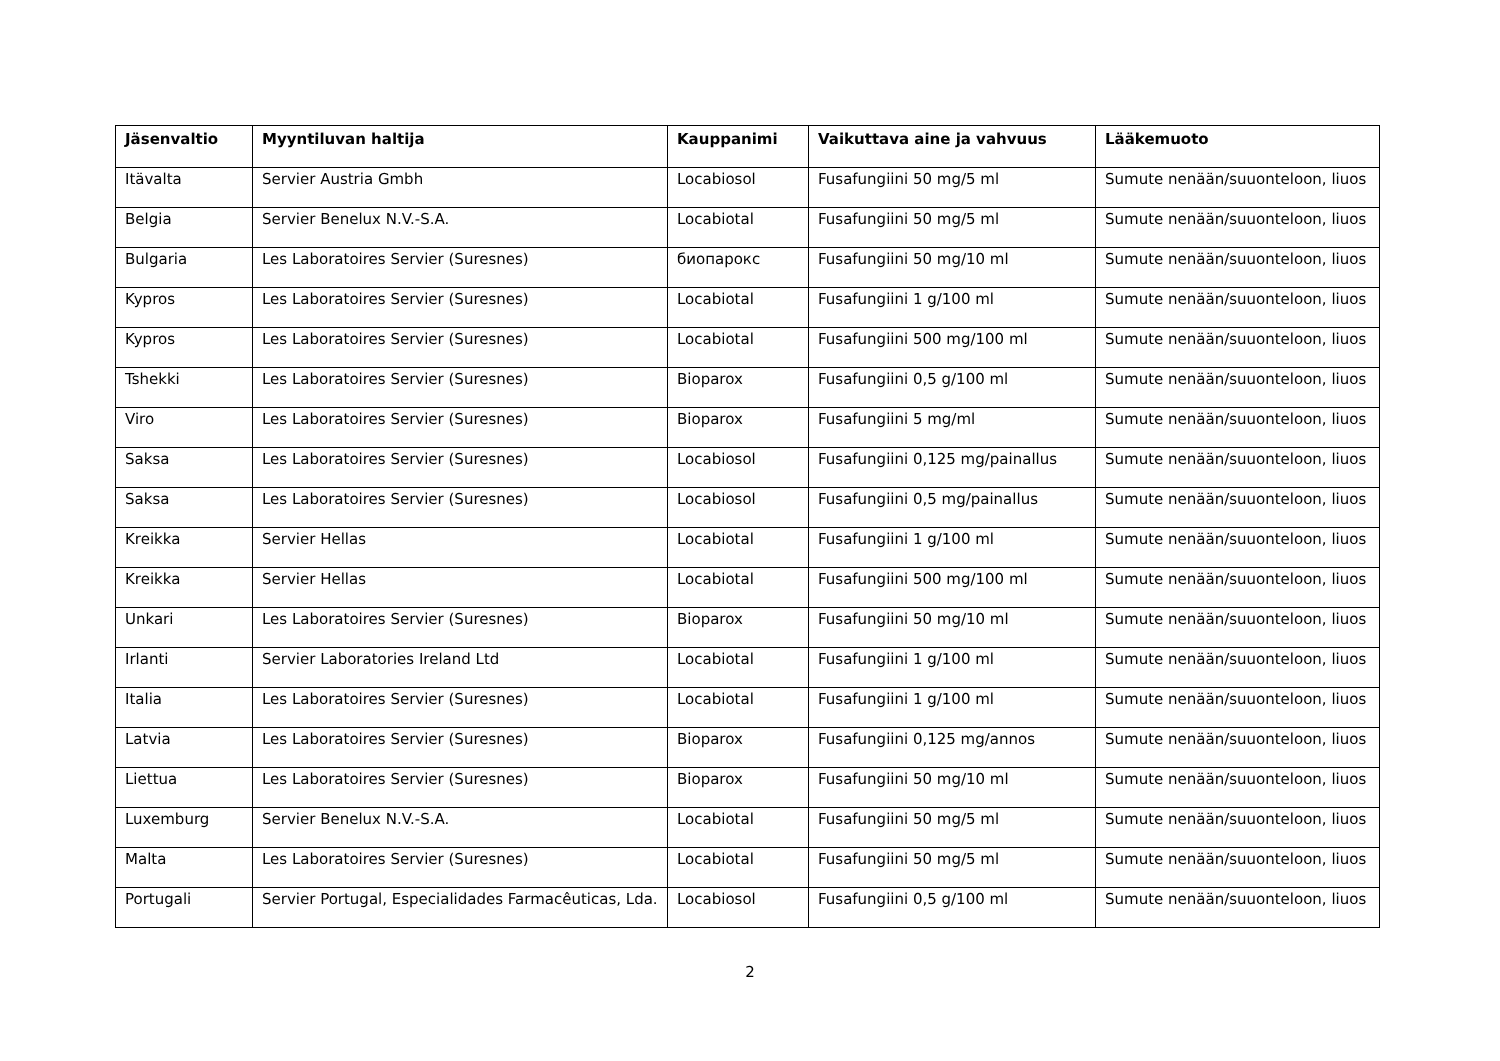| Jäsenvaltio | Myyntiluvan haltija | Kauppanimi | Vaikuttava aine ja vahvuus | Lääkemuoto |
| --- | --- | --- | --- | --- |
| Itävalta | Servier Austria Gmbh | Locabiosol | Fusafungiini 50 mg/5 ml | Sumute nenään/suuonteloon, liuos |
| Belgia | Servier Benelux N.V.-S.A. | Locabiotal | Fusafungiini 50 mg/5 ml | Sumute nenään/suuonteloon, liuos |
| Bulgaria | Les Laboratoires Servier (Suresnes) | биопарокс | Fusafungiini 50 mg/10 ml | Sumute nenään/suuonteloon, liuos |
| Kypros | Les Laboratoires Servier (Suresnes) | Locabiotal | Fusafungiini 1 g/100 ml | Sumute nenään/suuonteloon, liuos |
| Kypros | Les Laboratoires Servier (Suresnes) | Locabiotal | Fusafungiini 500 mg/100 ml | Sumute nenään/suuonteloon, liuos |
| Tshekki | Les Laboratoires Servier (Suresnes) | Bioparox | Fusafungiini 0,5 g/100 ml | Sumute nenään/suuonteloon, liuos |
| Viro | Les Laboratoires Servier (Suresnes) | Bioparox | Fusafungiini 5 mg/ml | Sumute nenään/suuonteloon, liuos |
| Saksa | Les Laboratoires Servier (Suresnes) | Locabiosol | Fusafungiini 0,125 mg/painallus | Sumute nenään/suuonteloon, liuos |
| Saksa | Les Laboratoires Servier (Suresnes) | Locabiosol | Fusafungiini 0,5 mg/painallus | Sumute nenään/suuonteloon, liuos |
| Kreikka | Servier Hellas | Locabiotal | Fusafungiini 1 g/100 ml | Sumute nenään/suuonteloon, liuos |
| Kreikka | Servier Hellas | Locabiotal | Fusafungiini 500 mg/100 ml | Sumute nenään/suuonteloon, liuos |
| Unkari | Les Laboratoires Servier (Suresnes) | Bioparox | Fusafungiini 50 mg/10 ml | Sumute nenään/suuonteloon, liuos |
| Irlanti | Servier Laboratories Ireland Ltd | Locabiotal | Fusafungiini 1 g/100 ml | Sumute nenään/suuonteloon, liuos |
| Italia | Les Laboratoires Servier (Suresnes) | Locabiotal | Fusafungiini 1 g/100 ml | Sumute nenään/suuonteloon, liuos |
| Latvia | Les Laboratoires Servier (Suresnes) | Bioparox | Fusafungiini 0,125 mg/annos | Sumute nenään/suuonteloon, liuos |
| Liettua | Les Laboratoires Servier (Suresnes) | Bioparox | Fusafungiini 50 mg/10 ml | Sumute nenään/suuonteloon, liuos |
| Luxemburg | Servier Benelux N.V.-S.A. | Locabiotal | Fusafungiini 50 mg/5 ml | Sumute nenään/suuonteloon, liuos |
| Malta | Les Laboratoires Servier (Suresnes) | Locabiotal | Fusafungiini 50 mg/5 ml | Sumute nenään/suuonteloon, liuos |
| Portugali | Servier Portugal, Especialidades Farmacêuticas, Lda. | Locabiosol | Fusafungiini 0,5 g/100 ml | Sumute nenään/suuonteloon, liuos |
2